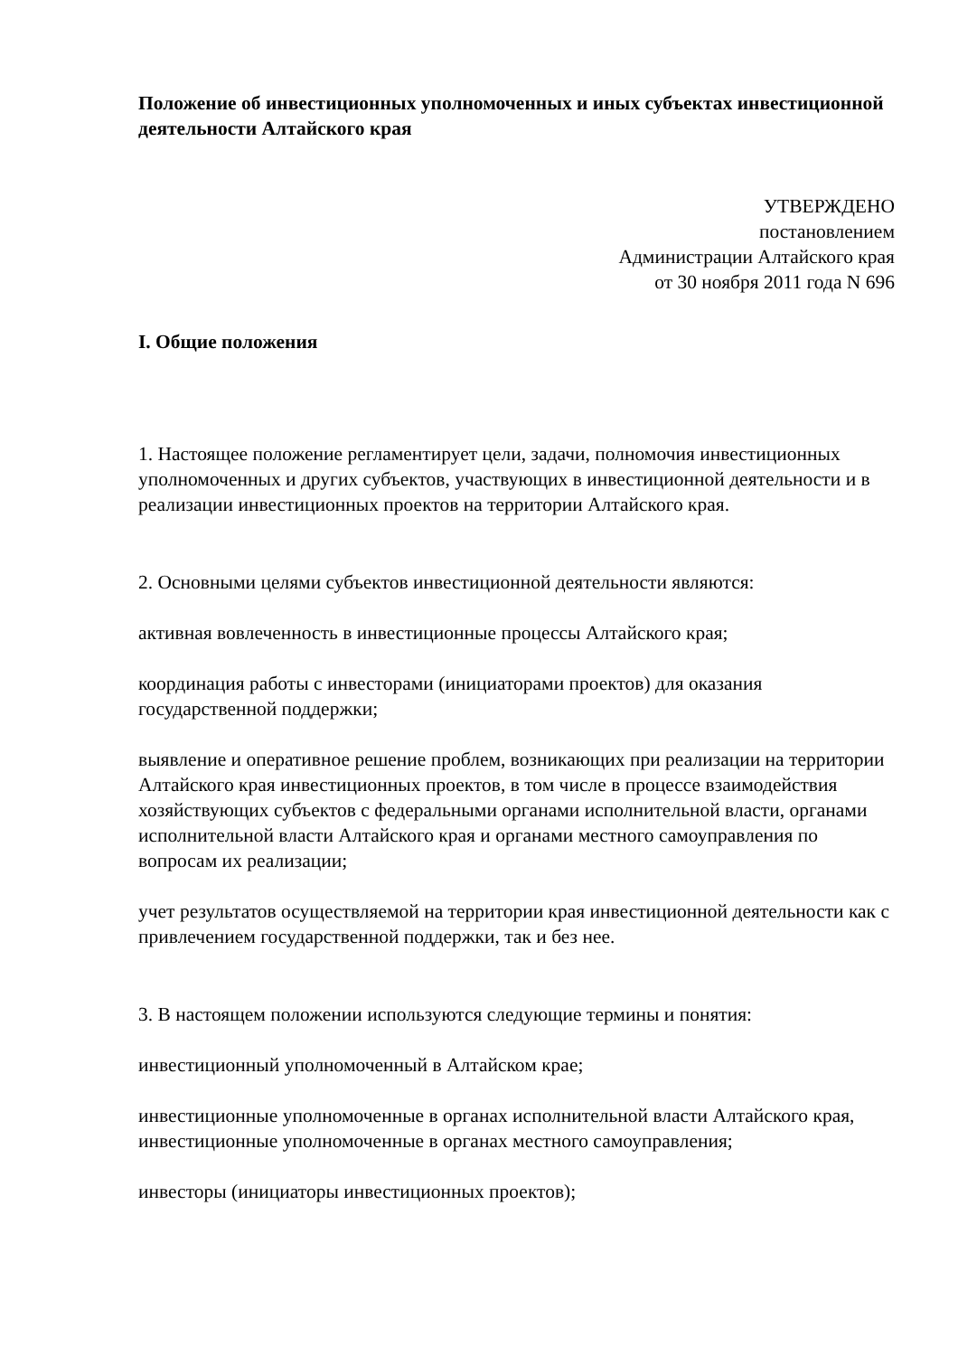Положение об инвестиционных уполномоченных и иных субъектах инвестиционной деятельности Алтайского края
УТВЕРЖДЕНО
постановлением
Администрации Алтайского края
от 30 ноября 2011 года N 696
I. Общие положения
1. Настоящее положение регламентирует цели, задачи, полномочия инвестиционных уполномоченных и других субъектов, участвующих в инвестиционной деятельности и в реализации инвестиционных проектов на территории Алтайского края.
2. Основными целями субъектов инвестиционной деятельности являются:
активная вовлеченность в инвестиционные процессы Алтайского края;
координация работы с инвесторами (инициаторами проектов) для оказания государственной поддержки;
выявление и оперативное решение проблем, возникающих при реализации на территории Алтайского края инвестиционных проектов, в том числе в процессе взаимодействия хозяйствующих субъектов с федеральными органами исполнительной власти, органами исполнительной власти Алтайского края и органами местного самоуправления по вопросам их реализации;
учет результатов осуществляемой на территории края инвестиционной деятельности как с привлечением государственной поддержки, так и без нее.
3. В настоящем положении используются следующие термины и понятия:
инвестиционный уполномоченный в Алтайском крае;
инвестиционные уполномоченные в органах исполнительной власти Алтайского края, инвестиционные уполномоченные в органах местного самоуправления;
инвесторы (инициаторы инвестиционных проектов);